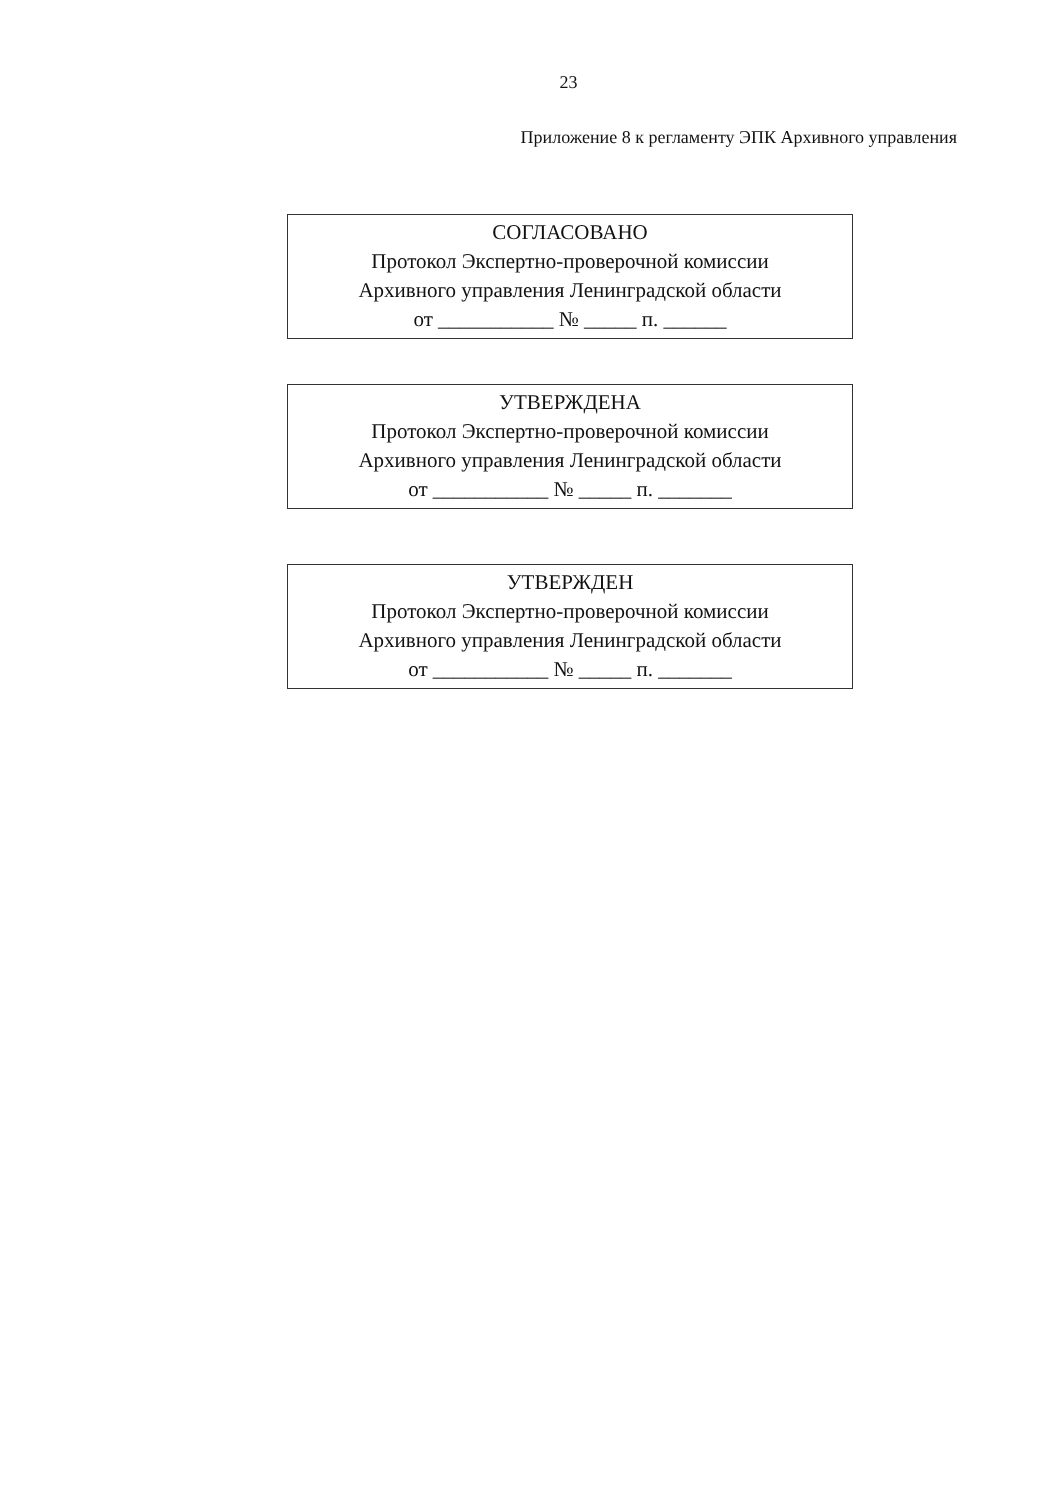23
Приложение 8 к регламенту ЭПК Архивного управления
СОГЛАСОВАНО
Протокол Экспертно-проверочной комиссии
Архивного управления Ленинградской области
от ___________ № _____ п. ______
УТВЕРЖДЕНА
Протокол Экспертно-проверочной комиссии
Архивного управления Ленинградской области
от ___________ № _____ п. _______
УТВЕРЖДЕН
Протокол Экспертно-проверочной комиссии
Архивного управления Ленинградской области
от ___________ № _____ п. _______